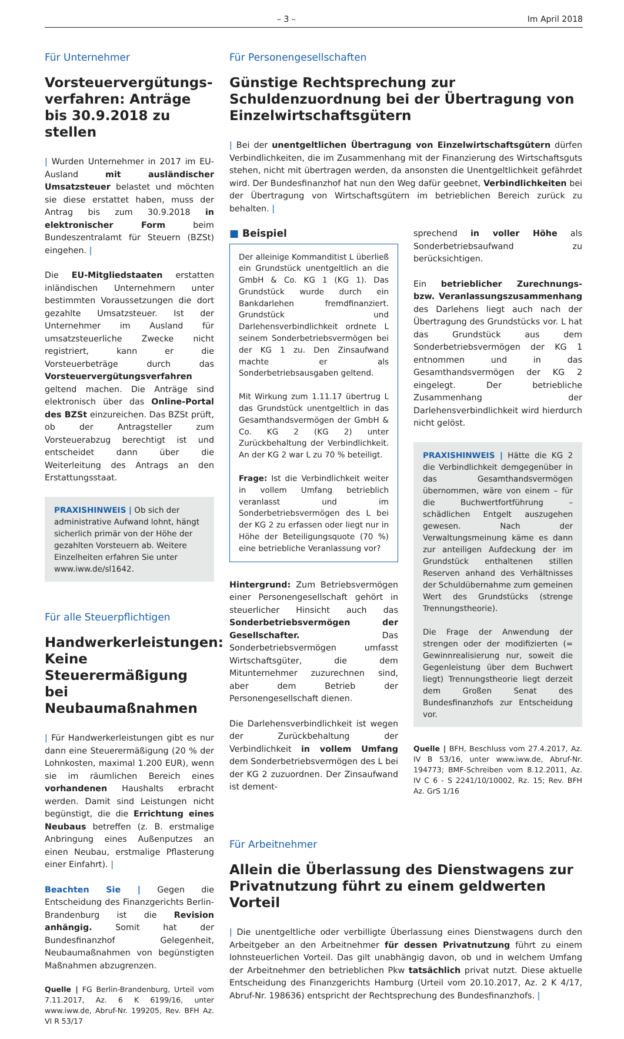– 3 – Im April 2018
Für Unternehmer
Vorsteuervergütungs­verfahren: Anträge bis 30.9.2018 zu stellen
| Wurden Unternehmer in 2017 im EU-Ausland mit ausländischer Umsatzsteuer belastet und möchten sie diese erstattet haben, muss der Antrag bis zum 30.9.2018 in elektronischer Form beim Bundeszentralamt für Steuern (BZSt) eingehen. |
Die EU-Mitgliedstaaten erstatten inländischen Unternehmern unter bestimmten Voraussetzungen die dort gezahlte Umsatzsteuer. Ist der Unternehmer im Ausland für umsatzsteuerliche Zwecke nicht registriert, kann er die Vorsteuerbeträge durch das Vorsteuervergütungsverfahren geltend machen. Die Anträge sind elektronisch über das Online-Portal des BZSt einzureichen. Das BZSt prüft, ob der Antragsteller zum Vorsteuerabzug berechtigt ist und entscheidet dann über die Weiterleitung des Antrags an den Erstattungsstaat.
PRAXISHINWEIS | Ob sich der administrative Aufwand lohnt, hängt sicherlich primär von der Höhe der gezahlten Vorsteuern ab. Weitere Einzelheiten erfahren Sie unter www.iww.de/sl1642.
Für alle Steuerpflichtigen
Handwerkerleistungen: Keine Steuerermäßigung bei Neubaumaßnahmen
| Für Handwerkerleistungen gibt es nur dann eine Steuerermäßigung (20 % der Lohnkosten, maximal 1.200 EUR), wenn sie im räumlichen Bereich eines vorhandenen Haushalts erbracht werden. Damit sind Leistungen nicht begünstigt, die die Errichtung eines Neubaus betreffen (z. B. erstmalige Anbringung eines Außenputzes an einen Neubau, erstmalige Pflasterung einer Einfahrt). |
Beachten Sie | Gegen die Entscheidung des Finanzgerichts Berlin-Brandenburg ist die Revision anhängig. Somit hat der Bundesfinanzhof Gelegenheit, Neubaumaßnahmen von begünstigten Maßnahmen abzugrenzen.
Quelle | FG Berlin-Brandenburg, Urteil vom 7.11.2017, Az. 6 K 6199/16, unter www.iww.de, Abruf-Nr. 199205, Rev. BFH Az. VI R 53/17
Für Personengesellschaften
Günstige Rechtsprechung zur Schuldenzuordnung bei der Übertragung von Einzelwirtschaftsgütern
| Bei der unentgeltlichen Übertragung von Einzelwirtschaftsgütern dürfen Verbindlichkeiten, die im Zusammenhang mit der Finanzierung des Wirtschaftsguts stehen, nicht mit übertragen werden, da ansonsten die Unentgeltlichkeit gefährdet wird. Der Bundesfinanzhof hat nun den Weg dafür geebnet, Verbindlichkeiten bei der Übertragung von Wirtschaftsgütern im betrieblichen Bereich zurück zu behalten. |
■ Beispiel
Der alleinige Kommanditist L überließ ein Grundstück unentgeltlich an die GmbH & Co. KG 1 (KG 1). Das Grundstück wurde durch ein Bankdarlehen fremdfinanziert. Grundstück und Darlehensverbindlichkeit ordnete L seinem Sonderbetriebsvermögen bei der KG 1 zu. Den Zinsaufwand machte er als Sonderbetriebsausgaben geltend.
Mit Wirkung zum 1.11.17 übertrug L das Grundstück unentgeltlich in das Gesamthandsvermögen der GmbH & Co. KG 2 (KG 2) unter Zurückbehaltung der Verbindlichkeit. An der KG 2 war L zu 70 % beteiligt.
Frage: Ist die Verbindlichkeit weiter in vollem Umfang betrieblich veranlasst und im Sonderbetriebsvermögen des L bei der KG 2 zu erfassen oder liegt nur in Höhe der Beteiligungsquote (70 %) eine betriebliche Veranlassung vor?
Hintergrund: Zum Betriebsvermögen einer Personengesellschaft gehört in steuerlicher Hinsicht auch das Sonderbetriebsvermögen der Gesellschafter. Das Sonderbetriebsvermögen umfasst Wirtschaftsgüter, die dem Mitunternehmer zuzurechnen sind, aber dem Betrieb der Personengesellschaft dienen.
Die Darlehensverbindlichkeit ist wegen der Zurückbehaltung der Verbindlichkeit in vollem Umfang dem Sonderbetriebsvermögen des L bei der KG 2 zuzuordnen. Der Zinsaufwand ist dement-
sprechend in voller Höhe als Sonderbetriebsaufwand zu berücksichtigen.
Ein betrieblicher Zurechnungs- bzw. Veranlassungszusammenhang des Darlehens liegt auch nach der Übertragung des Grundstücks vor. L hat das Grundstück aus dem Sonderbetriebsvermögen der KG 1 entnommen und in das Gesamthandsvermögen der KG 2 eingelegt. Der betriebliche Zusammenhang der Darlehensverbindlichkeit wird hierdurch nicht gelöst.
PRAXISHINWEIS | Hätte die KG 2 die Verbindlichkeit demgegenüber in das Gesamthandsvermögen übernommen, wäre von einem – für die Buchwertfortführung – schädlichen Entgelt auszugehen gewesen. Nach der Verwaltungsmeinung käme es dann zur anteiligen Aufdeckung der im Grundstück enthaltenen stillen Reserven anhand des Verhältnisses der Schuldübernahme zum gemeinen Wert des Grundstücks (strenge Trennungstheorie).
Die Frage der Anwendung der strengen oder der modifizierten (= Gewinnrealisierung nur, soweit die Gegenleistung über dem Buchwert liegt) Trennungstheorie liegt derzeit dem Großen Senat des Bundesfinanzhofs zur Entscheidung vor.
Quelle | BFH, Beschluss vom 27.4.2017, Az. IV B 53/16, unter www.iww.de, Abruf-Nr. 194773; BMF-Schreiben vom 8.12.2011, Az. IV C 6 - S 2241/10/10002, Rz. 15; Rev. BFH Az. GrS 1/16
Für Arbeitnehmer
Allein die Überlassung des Dienstwagens zur Privatnutzung führt zu einem geldwerten Vorteil
| Die unentgeltliche oder verbilligte Überlassung eines Dienstwagens durch den Arbeitgeber an den Arbeitnehmer für dessen Privatnutzung führt zu einem lohnsteuerlichen Vorteil. Das gilt unabhängig davon, ob und in welchem Umfang der Arbeitnehmer den betrieblichen Pkw tatsächlich privat nutzt. Diese aktuelle Entscheidung des Finanzgerichts Hamburg (Urteil vom 20.10.2017, Az. 2 K 4/17, Abruf-Nr. 198636) entspricht der Rechtsprechung des Bundesfinanzhofs. |